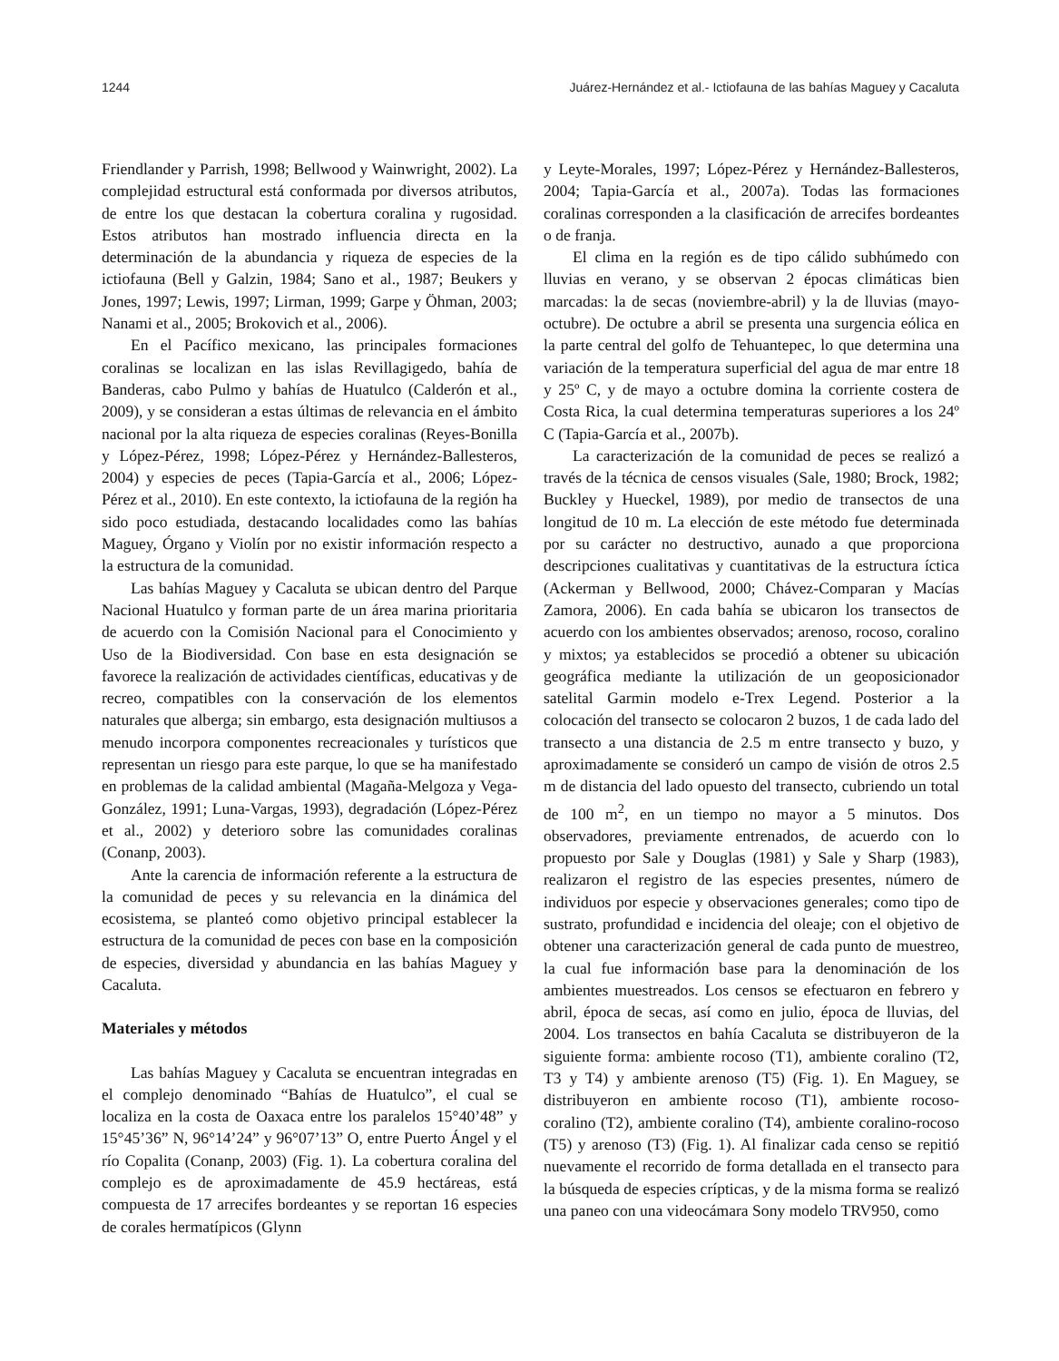1244 Juárez-Hernández et al.- Ictiofauna de las bahías Maguey y Cacaluta
Friendlander y Parrish, 1998; Bellwood y Wainwright, 2002). La complejidad estructural está conformada por diversos atributos, de entre los que destacan la cobertura coralina y rugosidad. Estos atributos han mostrado influencia directa en la determinación de la abundancia y riqueza de especies de la ictiofauna (Bell y Galzin, 1984; Sano et al., 1987; Beukers y Jones, 1997; Lewis, 1997; Lirman, 1999; Garpe y Öhman, 2003; Nanami et al., 2005; Brokovich et al., 2006).
En el Pacífico mexicano, las principales formaciones coralinas se localizan en las islas Revillagigedo, bahía de Banderas, cabo Pulmo y bahías de Huatulco (Calderón et al., 2009), y se consideran a estas últimas de relevancia en el ámbito nacional por la alta riqueza de especies coralinas (Reyes-Bonilla y López-Pérez, 1998; López-Pérez y Hernández-Ballesteros, 2004) y especies de peces (Tapia-García et al., 2006; López-Pérez et al., 2010). En este contexto, la ictiofauna de la región ha sido poco estudiada, destacando localidades como las bahías Maguey, Órgano y Violín por no existir información respecto a la estructura de la comunidad.
Las bahías Maguey y Cacaluta se ubican dentro del Parque Nacional Huatulco y forman parte de un área marina prioritaria de acuerdo con la Comisión Nacional para el Conocimiento y Uso de la Biodiversidad. Con base en esta designación se favorece la realización de actividades científicas, educativas y de recreo, compatibles con la conservación de los elementos naturales que alberga; sin embargo, esta designación multiusos a menudo incorpora componentes recreacionales y turísticos que representan un riesgo para este parque, lo que se ha manifestado en problemas de la calidad ambiental (Magaña-Melgoza y Vega-González, 1991; Luna-Vargas, 1993), degradación (López-Pérez et al., 2002) y deterioro sobre las comunidades coralinas (Conanp, 2003).
Ante la carencia de información referente a la estructura de la comunidad de peces y su relevancia en la dinámica del ecosistema, se planteó como objetivo principal establecer la estructura de la comunidad de peces con base en la composición de especies, diversidad y abundancia en las bahías Maguey y Cacaluta.
Materiales y métodos
Las bahías Maguey y Cacaluta se encuentran integradas en el complejo denominado “Bahías de Huatulco”, el cual se localiza en la costa de Oaxaca entre los paralelos 15°40’48” y 15°45’36” N, 96°14’24” y 96°07’13” O, entre Puerto Ángel y el río Copalita (Conanp, 2003) (Fig. 1). La cobertura coralina del complejo es de aproximadamente de 45.9 hectáreas, está compuesta de 17 arrecifes bordeantes y se reportan 16 especies de corales hermatípicos (Glynn
y Leyte-Morales, 1997; López-Pérez y Hernández-Ballesteros, 2004; Tapia-García et al., 2007a). Todas las formaciones coralinas corresponden a la clasificación de arrecifes bordeantes o de franja.
El clima en la región es de tipo cálido subhúmedo con lluvias en verano, y se observan 2 épocas climáticas bien marcadas: la de secas (noviembre-abril) y la de lluvias (mayo-octubre). De octubre a abril se presenta una surgencia eólica en la parte central del golfo de Tehuantepec, lo que determina una variación de la temperatura superficial del agua de mar entre 18 y 25º C, y de mayo a octubre domina la corriente costera de Costa Rica, la cual determina temperaturas superiores a los 24º C (Tapia-García et al., 2007b).
La caracterización de la comunidad de peces se realizó a través de la técnica de censos visuales (Sale, 1980; Brock, 1982; Buckley y Hueckel, 1989), por medio de transectos de una longitud de 10 m. La elección de este método fue determinada por su carácter no destructivo, aunado a que proporciona descripciones cualitativas y cuantitativas de la estructura íctica (Ackerman y Bellwood, 2000; Chávez-Comparan y Macías Zamora, 2006). En cada bahía se ubicaron los transectos de acuerdo con los ambientes observados; arenoso, rocoso, coralino y mixtos; ya establecidos se procedió a obtener su ubicación geográfica mediante la utilización de un geoposicionador satelital Garmin modelo e-Trex Legend. Posterior a la colocación del transecto se colocaron 2 buzos, 1 de cada lado del transecto a una distancia de 2.5 m entre transecto y buzo, y aproximadamente se consideró un campo de visión de otros 2.5 m de distancia del lado opuesto del transecto, cubriendo un total de 100 m<sup>2</sup>, en un tiempo no mayor a 5 minutos. Dos observadores, previamente entrenados, de acuerdo con lo propuesto por Sale y Douglas (1981) y Sale y Sharp (1983), realizaron el registro de las especies presentes, número de individuos por especie y observaciones generales; como tipo de sustrato, profundidad e incidencia del oleaje; con el objetivo de obtener una caracterización general de cada punto de muestreo, la cual fue información base para la denominación de los ambientes muestreados. Los censos se efectuaron en febrero y abril, época de secas, así como en julio, época de lluvias, del 2004. Los transectos en bahía Cacaluta se distribuyeron de la siguiente forma: ambiente rocoso (T1), ambiente coralino (T2, T3 y T4) y ambiente arenoso (T5) (Fig. 1). En Maguey, se distribuyeron en ambiente rocoso (T1), ambiente rocoso-coralino (T2), ambiente coralino (T4), ambiente coralino-rocoso (T5) y arenoso (T3) (Fig. 1). Al finalizar cada censo se repitió nuevamente el recorrido de forma detallada en el transecto para la búsqueda de especies crípticas, y de la misma forma se realizó una paneo con una videocámara Sony modelo TRV950, como